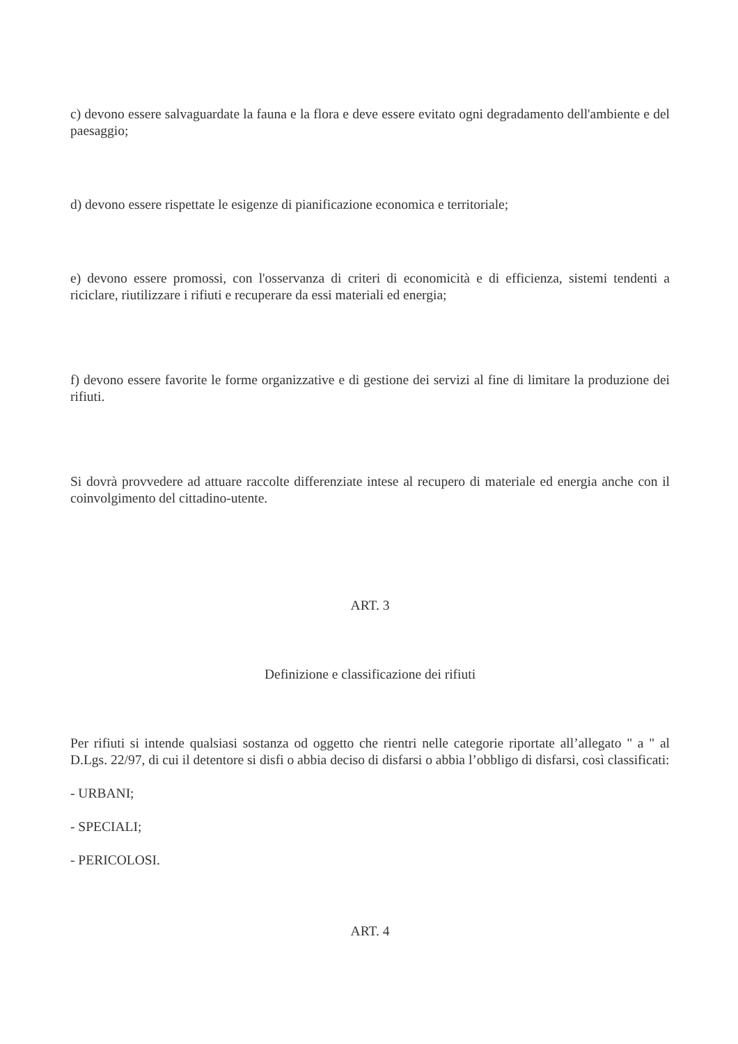c) devono essere salvaguardate la fauna e la flora e deve essere evitato ogni degradamento dell'ambiente e del paesaggio;
d) devono essere rispettate le esigenze di pianificazione economica e territoriale;
e) devono essere promossi, con l'osservanza di criteri di economicità e di efficienza, sistemi tendenti a riciclare, riutilizzare i rifiuti e recuperare da essi materiali ed energia;
f) devono essere favorite le forme organizzative e di gestione dei servizi al fine di limitare la produzione dei rifiuti.
Si dovrà provvedere ad attuare raccolte differenziate intese al recupero di materiale ed energia anche con il coinvolgimento del cittadino-utente.
ART. 3
Definizione e classificazione dei rifiuti
Per rifiuti si intende qualsiasi sostanza od oggetto che rientri nelle categorie riportate all’allegato " a " al D.Lgs. 22/97, di cui il detentore si disfi o abbia deciso di disfarsi o abbia l’obbligo di disfarsi, così classificati:
- URBANI;
- SPECIALI;
- PERICOLOSI.
ART. 4